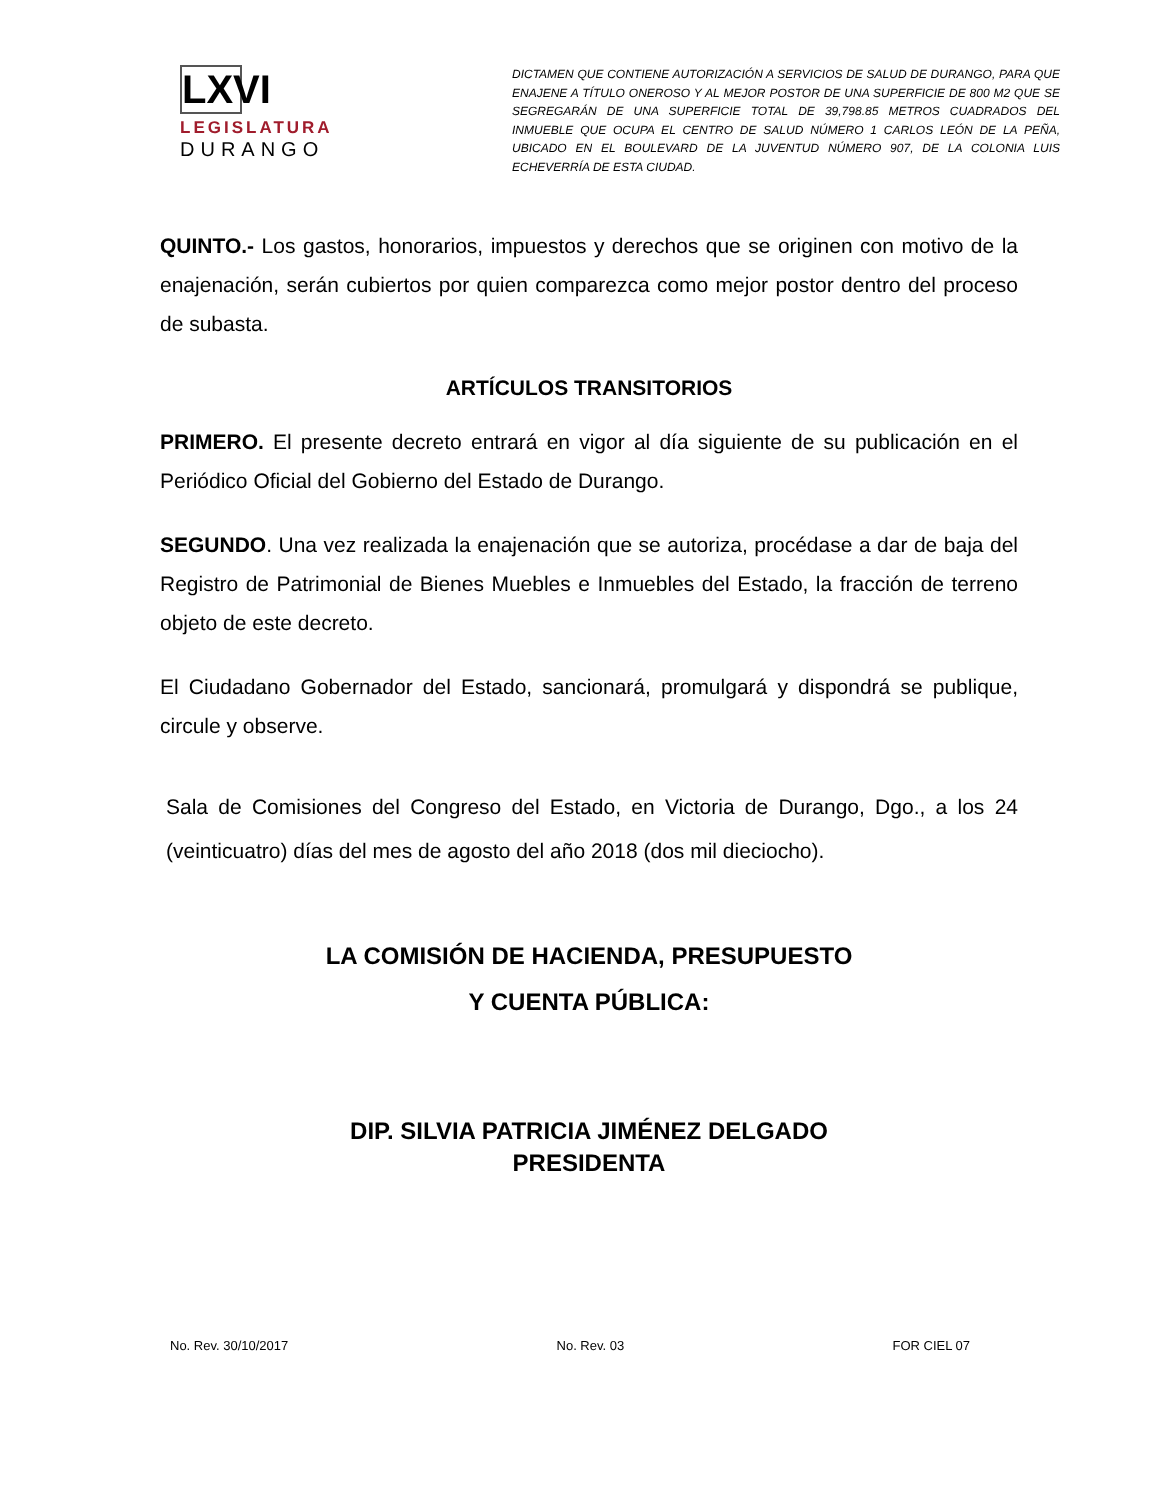LXVI
LEGISLATURA
DURANGO
DICTAMEN QUE CONTIENE AUTORIZACIÓN A SERVICIOS DE SALUD DE DURANGO, PARA QUE ENAJENE A TÍTULO ONEROSO Y AL MEJOR POSTOR DE UNA SUPERFICIE DE 800 M2 QUE SE SEGREGARÁN DE UNA SUPERFICIE TOTAL DE 39,798.85 METROS CUADRADOS DEL INMUEBLE QUE OCUPA EL CENTRO DE SALUD NÚMERO 1 CARLOS LEÓN DE LA PEÑA, UBICADO EN EL BOULEVARD DE LA JUVENTUD NÚMERO 907, DE LA COLONIA LUIS ECHEVERRÍA DE ESTA CIUDAD.
QUINTO.- Los gastos, honorarios, impuestos y derechos que se originen con motivo de la enajenación, serán cubiertos por quien comparezca como mejor postor dentro del proceso de subasta.
ARTÍCULOS TRANSITORIOS
PRIMERO. El presente decreto entrará en vigor al día siguiente de su publicación en el Periódico Oficial del Gobierno del Estado de Durango.
SEGUNDO. Una vez realizada la enajenación que se autoriza, procédase a dar de baja del Registro de Patrimonial de Bienes Muebles e Inmuebles del Estado, la fracción de terreno objeto de este decreto.
El Ciudadano Gobernador del Estado, sancionará, promulgará y dispondrá se publique, circule y observe.
Sala de Comisiones del Congreso del Estado, en Victoria de Durango, Dgo., a los 24 (veinticuatro) días del mes de agosto del año 2018 (dos mil dieciocho).
LA COMISIÓN DE HACIENDA, PRESUPUESTO
Y CUENTA PÚBLICA:
DIP. SILVIA PATRICIA JIMÉNEZ DELGADO
PRESIDENTA
No. Rev. 30/10/2017 No. Rev. 03 FOR CIEL 07